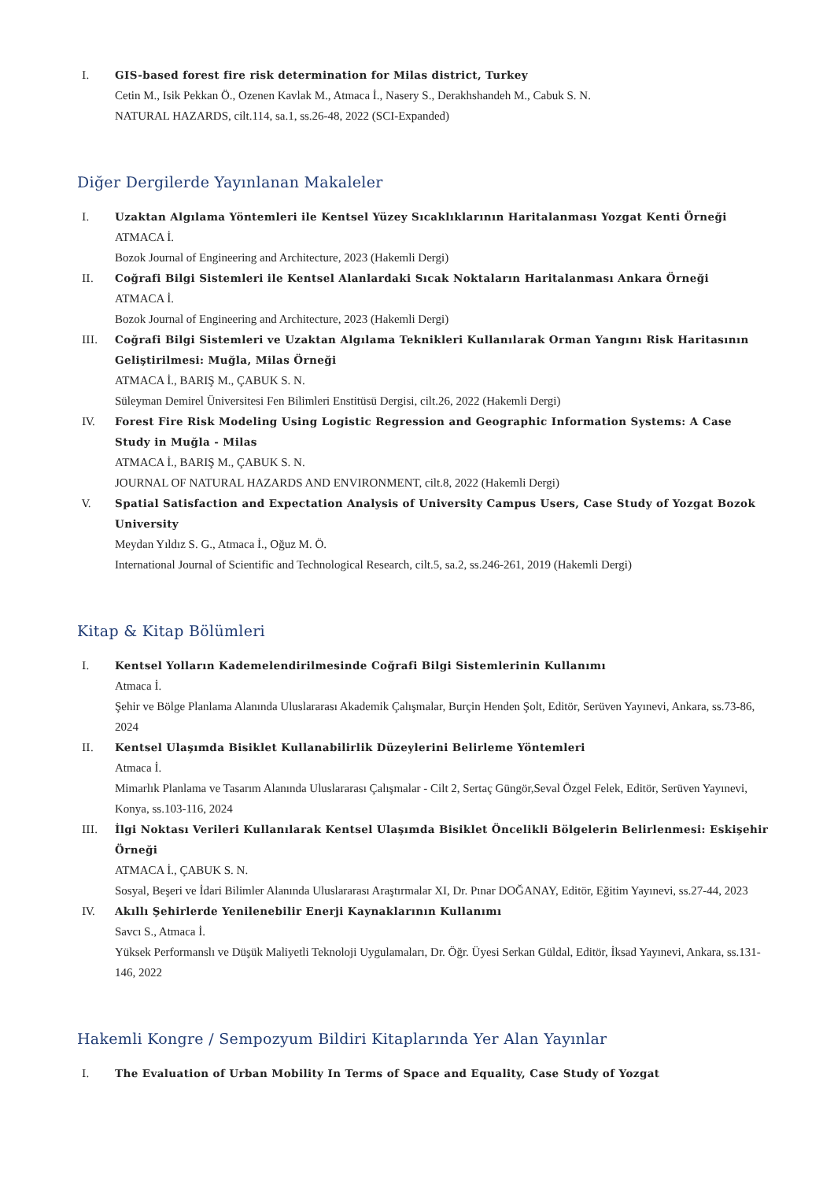I. GIS-based forest fire risk determination for Milas district, Turkey
Cetin M., Isik Pekkan Ö., Ozenen Kavlak M., Atmaca İ., Nasery S., Derakhshandeh M., Cabuk S. N.
NATURAL HAZARDS, cilt.114, sa.1, ss.26-48, 2022 (SCI-Expanded)
Diğer Dergilerde Yayınlanan Makaleler
I. Uzaktan Algılama Yöntemleri ile Kentsel Yüzey Sıcaklıklarının Haritalanması Yozgat Kenti Örneği
ATMACA İ.
Bozok Journal of Engineering and Architecture, 2023 (Hakemli Dergi)
II. Coğrafi Bilgi Sistemleri ile Kentsel Alanlardaki Sıcak Noktaların Haritalanması Ankara Örneği
ATMACA İ.
Bozok Journal of Engineering and Architecture, 2023 (Hakemli Dergi)
III. Coğrafi Bilgi Sistemleri ve Uzaktan Algılama Teknikleri Kullanılarak Orman Yangını Risk Haritasının Geliştirilmesi: Muğla, Milas Örneği
ATMACA İ., BARIŞ M., ÇABUK S. N.
Süleyman Demirel Üniversitesi Fen Bilimleri Enstitüsü Dergisi, cilt.26, 2022 (Hakemli Dergi)
IV. Forest Fire Risk Modeling Using Logistic Regression and Geographic Information Systems: A Case Study in Muğla - Milas
ATMACA İ., BARIŞ M., ÇABUK S. N.
JOURNAL OF NATURAL HAZARDS AND ENVIRONMENT, cilt.8, 2022 (Hakemli Dergi)
V. Spatial Satisfaction and Expectation Analysis of University Campus Users, Case Study of Yozgat Bozok University
Meydan Yıldız S. G., Atmaca İ., Oğuz M. Ö.
International Journal of Scientific and Technological Research, cilt.5, sa.2, ss.246-261, 2019 (Hakemli Dergi)
Kitap & Kitap Bölümleri
I. Kentsel Yolların Kademelendirilmesinde Coğrafi Bilgi Sistemlerinin Kullanımı
Atmaca İ.
Şehir ve Bölge Planlama Alanında Uluslararası Akademik Çalışmalar, Burçin Henden Şolt, Editör, Serüven Yayınevi, Ankara, ss.73-86, 2024
II. Kentsel Ulaşımda Bisiklet Kullanabilirlik Düzeylerini Belirleme Yöntemleri
Atmaca İ.
Mimarlık Planlama ve Tasarım Alanında Uluslararası Çalışmalar - Cilt 2, Sertaç Güngör,Seval Özgel Felek, Editör, Serüven Yayınevi, Konya, ss.103-116, 2024
III. İlgi Noktası Verileri Kullanılarak Kentsel Ulaşımda Bisiklet Öncelikli Bölgelerin Belirlenmesi: Eskişehir Örneği
ATMACA İ., ÇABUK S. N.
Sosyal, Beşeri ve İdari Bilimler Alanında Uluslararası Araştırmalar XI, Dr. Pınar DOĞANAY, Editör, Eğitim Yayınevi, ss.27-44, 2023
IV. Akıllı Şehirlerde Yenilenebilir Enerji Kaynaklarının Kullanımı
Savcı S., Atmaca İ.
Yüksek Performanslı ve Düşük Maliyetli Teknoloji Uygulamaları, Dr. Öğr. Üyesi Serkan Güldal, Editör, İksad Yayınevi, Ankara, ss.131-146, 2022
Hakemli Kongre / Sempozyum Bildiri Kitaplarında Yer Alan Yayınlar
I. The Evaluation of Urban Mobility In Terms of Space and Equality, Case Study of Yozgat